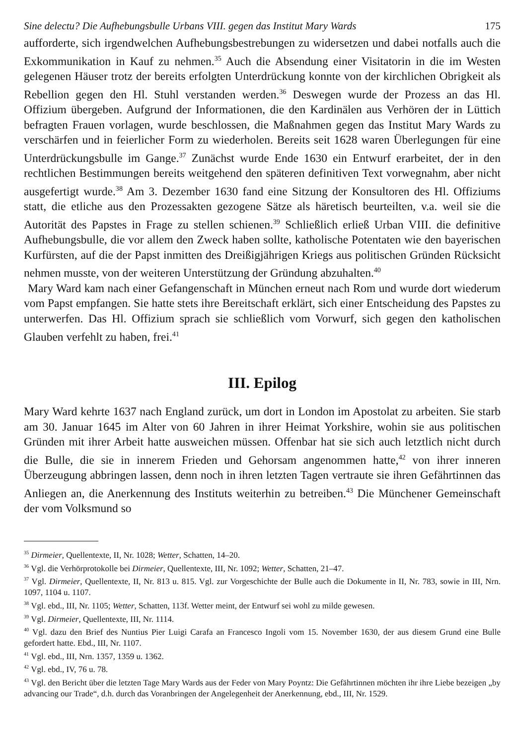Sine delectu? Die Aufhebungsbulle Urbans VIII. gegen das Institut Mary Wards 175
aufforderte, sich irgendwelchen Aufhebungsbestrebungen zu widersetzen und dabei notfalls auch die Exkommunikation in Kauf zu nehmen.<sup>35</sup> Auch die Absendung einer Visitatorin in die im Westen gelegenen Häuser trotz der bereits erfolgten Unterdrückung konnte von der kirchlichen Obrigkeit als Rebellion gegen den Hl. Stuhl verstanden werden.<sup>36</sup> Deswegen wurde der Prozess an das Hl. Offizium übergeben. Aufgrund der Informationen, die den Kardinälen aus Verhören der in Lüttich befragten Frauen vorlagen, wurde beschlossen, die Maßnahmen gegen das Institut Mary Wards zu verschärfen und in feierlicher Form zu wiederholen. Bereits seit 1628 waren Überlegungen für eine Unterdrückungsbulle im Gange.<sup>37</sup> Zunächst wurde Ende 1630 ein Entwurf erarbeitet, der in den rechtlichen Bestimmungen bereits weitgehend den späteren definitiven Text vorwegnahm, aber nicht ausgefertigt wurde.<sup>38</sup> Am 3. Dezember 1630 fand eine Sitzung der Konsultoren des Hl. Offiziums statt, die etliche aus den Prozessakten gezogene Sätze als häretisch beurteilten, v.a. weil sie die Autorität des Papstes in Frage zu stellen schienen.<sup>39</sup> Schließlich erließ Urban VIII. die definitive Aufhebungsbulle, die vor allem den Zweck haben sollte, katholische Potentaten wie den bayerischen Kurfürsten, auf die der Papst inmitten des Dreißigjährigen Kriegs aus politischen Gründen Rücksicht nehmen musste, von der weiteren Unterstützung der Gründung abzuhalten.<sup>40</sup>
Mary Ward kam nach einer Gefangenschaft in München erneut nach Rom und wurde dort wiederum vom Papst empfangen. Sie hatte stets ihre Bereitschaft erklärt, sich einer Entscheidung des Papstes zu unterwerfen. Das Hl. Offizium sprach sie schließlich vom Vorwurf, sich gegen den katholischen Glauben verfehlt zu haben, frei.<sup>41</sup>
III. Epilog
Mary Ward kehrte 1637 nach England zurück, um dort in London im Apostolat zu arbeiten. Sie starb am 30. Januar 1645 im Alter von 60 Jahren in ihrer Heimat Yorkshire, wohin sie aus politischen Gründen mit ihrer Arbeit hatte ausweichen müssen. Offenbar hat sie sich auch letztlich nicht durch die Bulle, die sie in innerem Frieden und Gehorsam angenommen hatte,<sup>42</sup> von ihrer inneren Überzeugung abbringen lassen, denn noch in ihren letzten Tagen vertraute sie ihren Gefährtinnen das Anliegen an, die Anerkennung des Instituts weiterhin zu betreiben.<sup>43</sup> Die Münchener Gemeinschaft der vom Volksmund so
<sup>35</sup> Dirmeier, Quellentexte, II, Nr. 1028; Wetter, Schatten, 14–20.
<sup>36</sup> Vgl. die Verhörprotokolle bei Dirmeier, Quellentexte, III, Nr. 1092; Wetter, Schatten, 21–47.
<sup>37</sup> Vgl. Dirmeier, Quellentexte, II, Nr. 813 u. 815. Vgl. zur Vorgeschichte der Bulle auch die Dokumente in II, Nr. 783, sowie in III, Nrn. 1097, 1104 u. 1107.
<sup>38</sup> Vgl. ebd., III, Nr. 1105; Wetter, Schatten, 113f. Wetter meint, der Entwurf sei wohl zu milde gewesen.
<sup>39</sup> Vgl. Dirmeier, Quellentexte, III, Nr. 1114.
<sup>40</sup> Vgl. dazu den Brief des Nuntius Pier Luigi Carafa an Francesco Ingoli vom 15. November 1630, der aus diesem Grund eine Bulle gefordert hatte. Ebd., III, Nr. 1107.
<sup>41</sup> Vgl. ebd., III, Nrn. 1357, 1359 u. 1362.
<sup>42</sup> Vgl. ebd., IV, 76 u. 78.
<sup>43</sup> Vgl. den Bericht über die letzten Tage Mary Wards aus der Feder von Mary Poyntz: Die Gefährtinnen möchten ihr ihre Liebe bezeigen „by advancing our Trade“, d.h. durch das Voranbringen der Angelegenheit der Anerkennung, ebd., III, Nr. 1529.